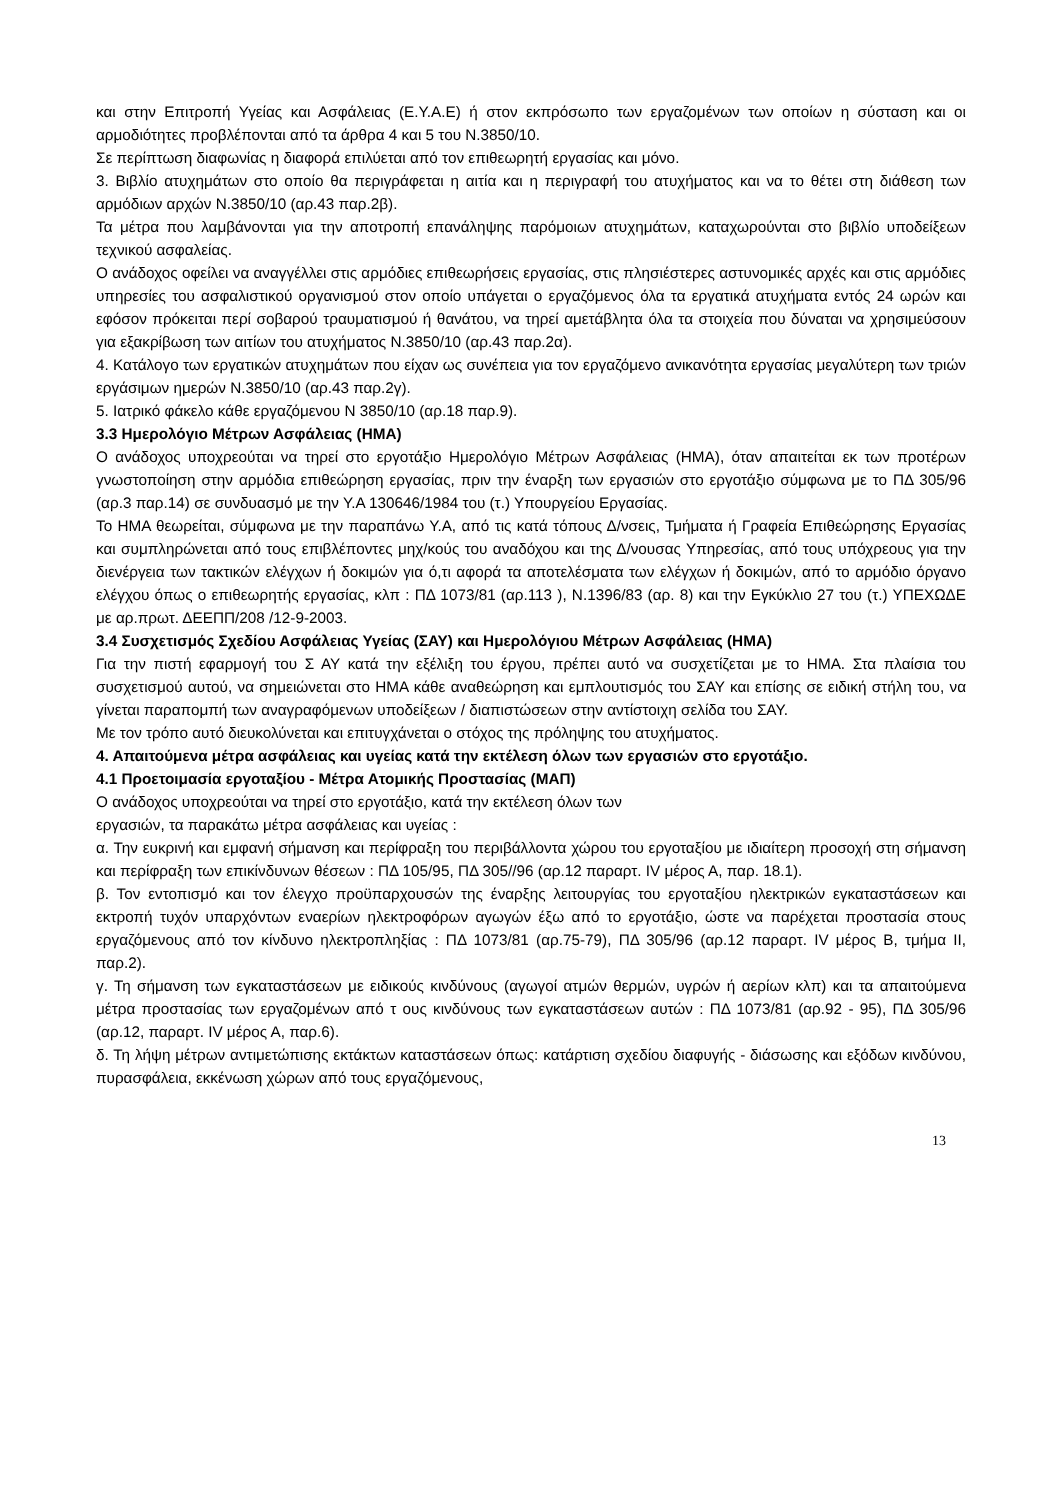και στην Επιτροπή Υγείας και Ασφάλειας (Ε.Υ.Α.Ε) ή στον εκπρόσωπο των εργαζομένων των οποίων η σύσταση και οι αρμοδιότητες προβλέπονται από τα άρθρα 4 και 5 του Ν.3850/10.
Σε περίπτωση διαφωνίας η διαφορά επιλύεται από τον επιθεωρητή εργασίας και μόνο.
3. Βιβλίο ατυχημάτων στο οποίο θα περιγράφεται η αιτία και η περιγραφή του ατυχήματος και να το θέτει στη διάθεση των αρμόδιων αρχών Ν.3850/10 (αρ.43 παρ.2β).
Τα μέτρα που λαμβάνονται για την αποτροπή επανάληψης παρόμοιων ατυχημάτων, καταχωρούνται στο βιβλίο υποδείξεων τεχνικού ασφαλείας.
Ο ανάδοχος οφείλει να αναγγέλλει στις αρμόδιες επιθεωρήσεις εργασίας, στις πλησιέστερες αστυνομικές αρχές και στις αρμόδιες υπηρεσίες του ασφαλιστικού οργανισμού στον οποίο υπάγεται ο εργαζόμενος όλα τα εργατικά ατυχήματα εντός 24 ωρών και εφόσον πρόκειται περί σοβαρού τραυματισμού ή θανάτου, να τηρεί αμετάβλητα όλα τα στοιχεία που δύναται να χρησιμεύσουν για εξακρίβωση των αιτίων του ατυχήματος Ν.3850/10 (αρ.43 παρ.2α).
4. Κατάλογο των εργατικών ατυχημάτων που είχαν ως συνέπεια για τον εργαζόμενο ανικανότητα εργασίας μεγαλύτερη των τριών εργάσιμων ημερών Ν.3850/10 (αρ.43 παρ.2γ).
5. Ιατρικό φάκελο κάθε εργαζόμενου Ν 3850/10 (αρ.18 παρ.9).
3.3 Ημερολόγιο Μέτρων Ασφάλειας (ΗΜΑ)
Ο ανάδοχος υποχρεούται να τηρεί στο εργοτάξιο Ημερολόγιο Μέτρων Ασφάλειας (ΗΜΑ), όταν απαιτείται εκ των προτέρων γνωστοποίηση στην αρμόδια επιθεώρηση εργασίας, πριν την έναρξη των εργασιών στο εργοτάξιο σύμφωνα με το ΠΔ 305/96 (αρ.3 παρ.14) σε συνδυασμό με την Υ.Α 130646/1984 του (τ.) Υπουργείου Εργασίας.
Το ΗΜΑ θεωρείται, σύμφωνα με την παραπάνω Υ.Α, από τις κατά τόπους Δ/νσεις, Τμήματα ή Γραφεία Επιθεώρησης Εργασίας και συμπληρώνεται από τους επιβλέποντες μηχ/κούς του αναδόχου και της Δ/νουσας Υπηρεσίας, από τους υπόχρεους για την διενέργεια των τακτικών ελέγχων ή δοκιμών για ό,τι αφορά τα αποτελέσματα των ελέγχων ή δοκιμών, από το αρμόδιο όργανο ελέγχου όπως ο επιθεωρητής εργασίας, κλπ : ΠΔ 1073/81 (αρ.113 ), Ν.1396/83 (αρ. 8) και την Εγκύκλιο 27 του (τ.) ΥΠΕΧΩΔΕ με αρ.πρωτ. ΔΕΕΠΠ/208 /12-9-2003.
3.4 Συσχετισμός Σχεδίου Ασφάλειας Υγείας (ΣΑΥ) και Ημερολόγιου Μέτρων Ασφάλειας (ΗΜΑ)
Για την πιστή εφαρμογή του Σ ΑΥ κατά την εξέλιξη του έργου, πρέπει αυτό να συσχετίζεται με το ΗΜΑ. Στα πλαίσια του συσχετισμού αυτού, να σημειώνεται στο ΗΜΑ κάθε αναθεώρηση και εμπλουτισμός του ΣΑΥ και επίσης σε ειδική στήλη του, να γίνεται παραπομπή των αναγραφόμενων υποδείξεων / διαπιστώσεων στην αντίστοιχη σελίδα του ΣΑΥ.
Με τον τρόπο αυτό διευκολύνεται και επιτυγχάνεται ο στόχος της πρόληψης του ατυχήματος.
4. Απαιτούμενα μέτρα ασφάλειας και υγείας κατά την εκτέλεση όλων των εργασιών στο εργοτάξιο.
4.1 Προετοιμασία εργοταξίου - Μέτρα Ατομικής Προστασίας (ΜΑΠ)
Ο ανάδοχος υποχρεούται να τηρεί στο εργοτάξιο, κατά την εκτέλεση όλων των
εργασιών, τα παρακάτω μέτρα ασφάλειας και υγείας :
α. Την ευκρινή και εμφανή σήμανση και περίφραξη του περιβάλλοντα χώρου του εργοταξίου με ιδιαίτερη προσοχή στη σήμανση και περίφραξη των επικίνδυνων θέσεων : ΠΔ 105/95, ΠΔ 305//96 (αρ.12 παραρτ. IV μέρος Α, παρ. 18.1).
β. Τον εντοπισμό και τον έλεγχο προϋπαρχουσών της έναρξης λειτουργίας του εργοταξίου ηλεκτρικών εγκαταστάσεων και εκτροπή τυχόν υπαρχόντων εναερίων ηλεκτροφόρων αγωγών έξω από το εργοτάξιο, ώστε να παρέχεται προστασία στους εργαζόμενους από τον κίνδυνο ηλεκτροπληξίας : ΠΔ 1073/81 (αρ.75-79), ΠΔ 305/96 (αρ.12 παραρτ. IV μέρος Β, τμήμα ΙΙ, παρ.2).
γ. Τη σήμανση των εγκαταστάσεων με ειδικούς κινδύνους (αγωγοί ατμών θερμών, υγρών ή αερίων κλπ) και τα απαιτούμενα μέτρα προστασίας των εργαζομένων από τ ους κινδύνους των εγκαταστάσεων αυτών : ΠΔ 1073/81 (αρ.92 - 95), ΠΔ 305/96 (αρ.12, παραρτ. IV μέρος Α, παρ.6).
δ. Τη λήψη μέτρων αντιμετώπισης εκτάκτων καταστάσεων όπως: κατάρτιση σχεδίου διαφυγής - διάσωσης και εξόδων κινδύνου, πυρασφάλεια, εκκένωση χώρων από τους εργαζόμενους,
13